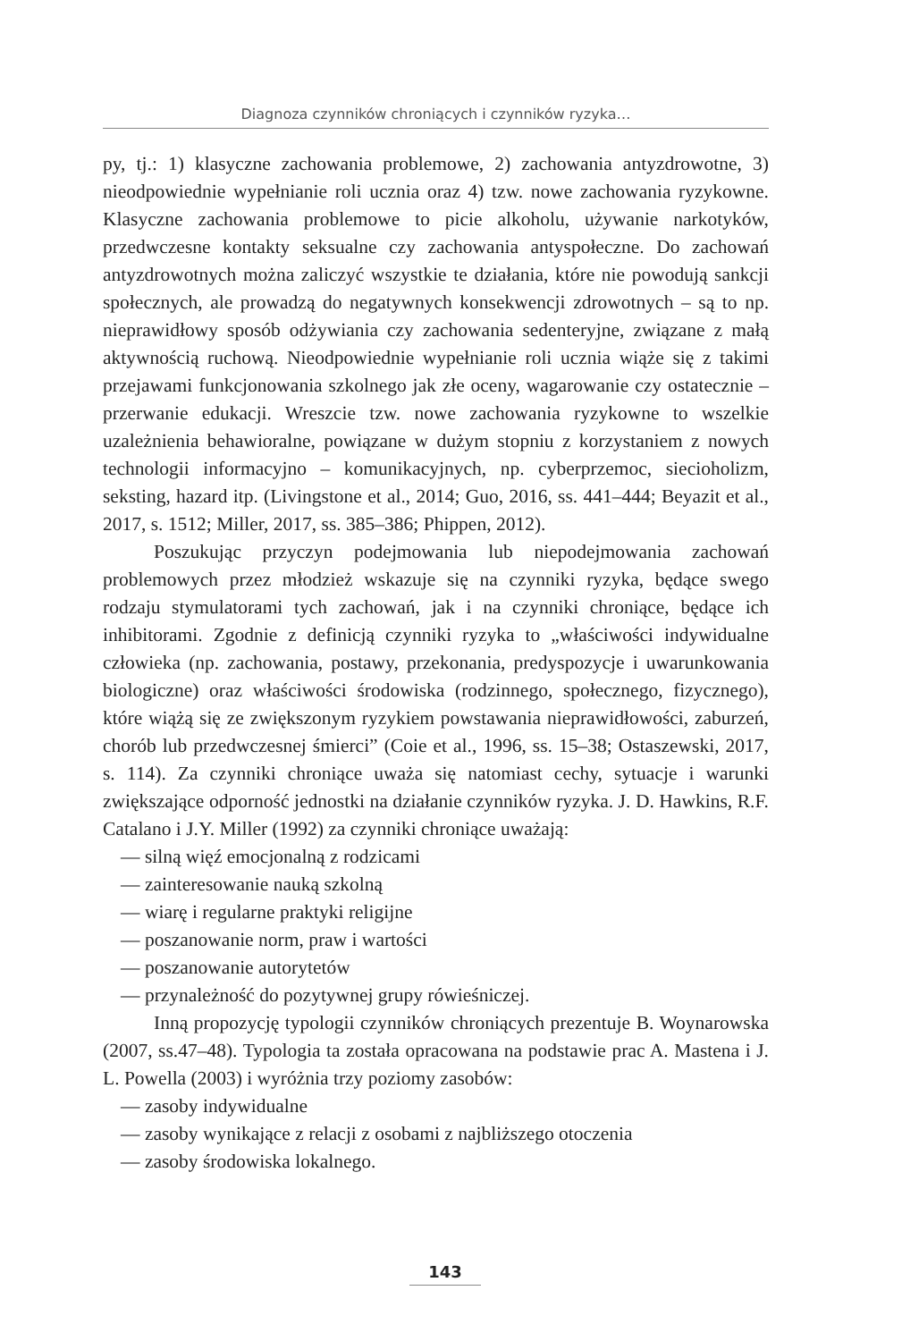Diagnoza czynników chroniących i czynników ryzyka…
py, tj.: 1) klasyczne zachowania problemowe, 2) zachowania antyzdrowotne, 3) nieodpowiednie wypełnianie roli ucznia oraz 4) tzw. nowe zachowania ryzykowne. Klasyczne zachowania problemowe to picie alkoholu, używanie narkotyków, przedwczesne kontakty seksualne czy zachowania antyspołeczne. Do zachowań antyzdrowotnych można zaliczyć wszystkie te działania, które nie powodują sankcji społecznych, ale prowadzą do negatywnych konsekwencji zdrowotnych – są to np. nieprawidłowy sposób odżywiania czy zachowania sedenteryjne, związane z małą aktywnością ruchową. Nieodpowiednie wypełnianie roli ucznia wiąże się z takimi przejawami funkcjonowania szkolnego jak złe oceny, wagarowanie czy ostatecznie – przerwanie edukacji. Wreszcie tzw. nowe zachowania ryzykowne to wszelkie uzależnienia behawioralne, powiązane w dużym stopniu z korzystaniem z nowych technologii informacyjno – komunikacyjnych, np. cyberprzemoc, siecioholizm, seksting, hazard itp. (Livingstone et al., 2014; Guo, 2016, ss. 441–444; Beyazit et al., 2017, s. 1512; Miller, 2017, ss. 385–386; Phippen, 2012).
Poszukując przyczyn podejmowania lub niepodejmowania zachowań problemowych przez młodzież wskazuje się na czynniki ryzyka, będące swego rodzaju stymulatorami tych zachowań, jak i na czynniki chroniące, będące ich inhibitorami. Zgodnie z definicją czynniki ryzyka to „właściwości indywidualne człowieka (np. zachowania, postawy, przekonania, predyspozycje i uwarunkowania biologiczne) oraz właściwości środowiska (rodzinnego, społecznego, fizycznego), które wiążą się ze zwiększonym ryzykiem powstawania nieprawidłowości, zaburzeń, chorób lub przedwczesnej śmierci” (Coie et al., 1996, ss. 15–38; Ostaszewski, 2017, s. 114). Za czynniki chroniące uważa się natomiast cechy, sytuacje i warunki zwiększające odporność jednostki na działanie czynników ryzyka. J. D. Hawkins, R.F. Catalano i J.Y. Miller (1992) za czynniki chroniące uważają:
— silną więź emocjonalną z rodzicami
— zainteresowanie nauką szkolną
— wiarę i regularne praktyki religijne
— poszanowanie norm, praw i wartości
— poszanowanie autorytetów
— przynależność do pozytywnej grupy rówieśniczej.
Inną propozycję typologii czynników chroniących prezentuje B. Woynarowska (2007, ss.47–48). Typologia ta została opracowana na podstawie prac A. Mastena i J. L. Powella (2003) i wyróżnia trzy poziomy zasobów:
— zasoby indywidualne
— zasoby wynikające z relacji z osobami z najbliższego otoczenia
— zasoby środowiska lokalnego.
143